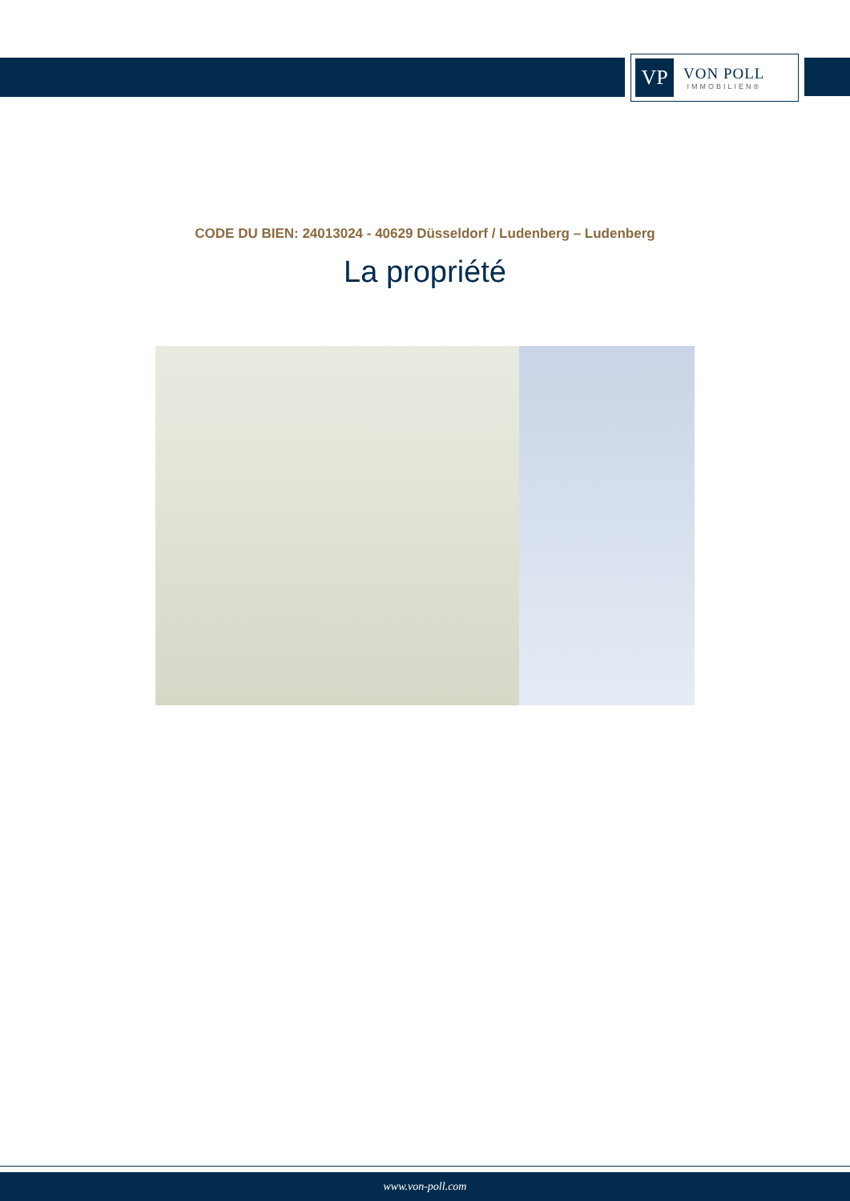VP
VON POLL
IMMOBILIEN®
CODE DU BIEN: 24013024 - 40629 Düsseldorf / Ludenberg – Ludenberg
La propriété
www.von-poll.com